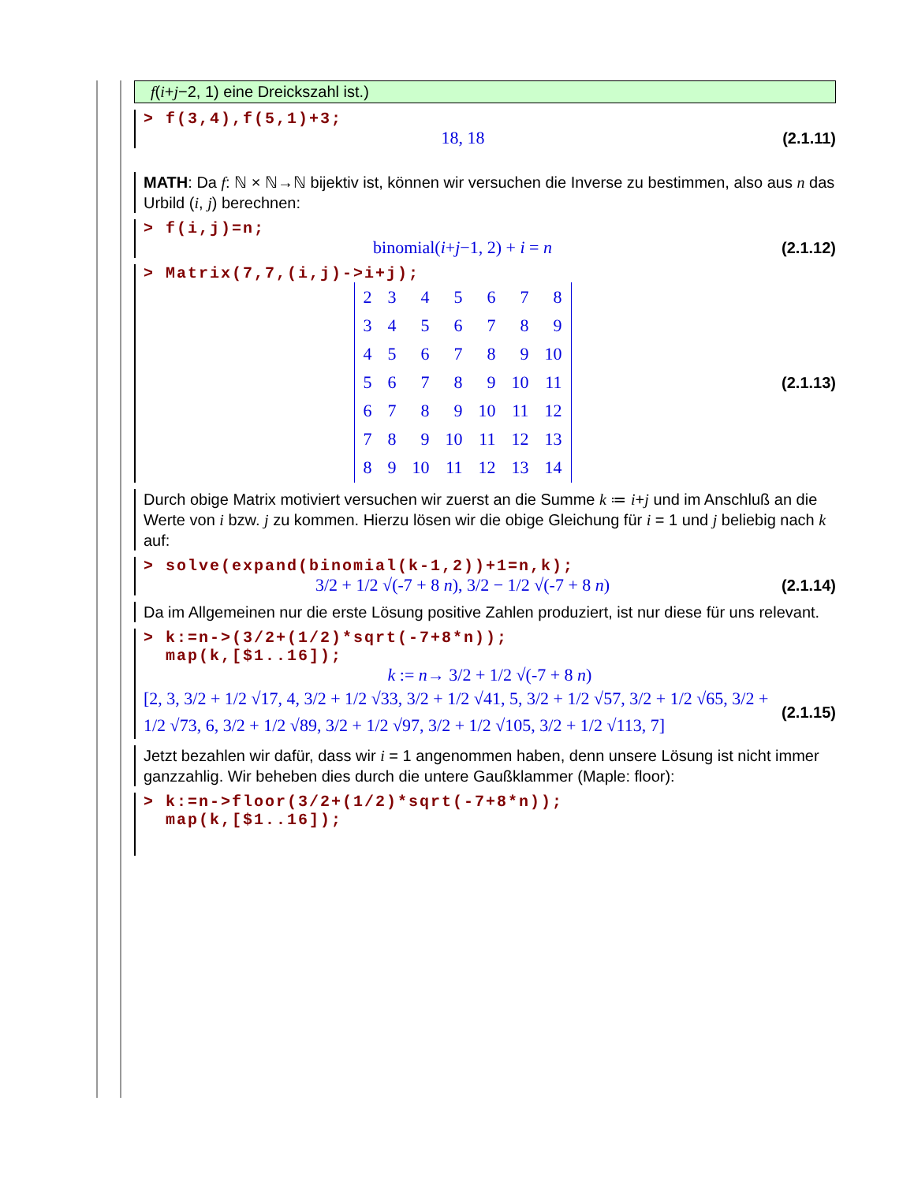f(i+j−2, 1) eine Dreickszahl ist.)
> f(3,4),f(5,1)+3;
18, 18 (2.1.11)
MATH: Da f: ℕ × ℕ→ℕ bijektiv ist, können wir versuchen die Inverse zu bestimmen, also aus n das Urbild (i, j) berechnen:
> f(i,j)=n;
binomial(i+j−1, 2) + i = n (2.1.12)
> Matrix(7,7,(i,j)->i+j);
| 2 | 3 | 4 | 5 | 6 | 7 | 8 |
| 3 | 4 | 5 | 6 | 7 | 8 | 9 |
| 4 | 5 | 6 | 7 | 8 | 9 | 10 |
| 5 | 6 | 7 | 8 | 9 | 10 | 11 |
| 6 | 7 | 8 | 9 | 10 | 11 | 12 |
| 7 | 8 | 9 | 10 | 11 | 12 | 13 |
| 8 | 9 | 10 | 11 | 12 | 13 | 14 |
(2.1.13)
Durch obige Matrix motiviert versuchen wir zuerst an die Summe k ≔ i+j und im Anschluß an die Werte von i bzw. j zu kommen. Hierzu lösen wir die obige Gleichung für i = 1 und j beliebig nach k auf:
> solve(expand(binomial(k-1,2))+1=n,k);
3/2 + 1/2 √(-7 + 8 n), 3/2 − 1/2 √(-7 + 8 n) (2.1.14)
Da im Allgemeinen nur die erste Lösung positive Zahlen produziert, ist nur diese für uns relevant.
> k:=n->(3/2+(1/2)*sqrt(-7+8*n));
map(k,[$1..16]);
k := n→ 3/2 + 1/2 √(-7 + 8 n)
[2, 3, 3/2 + 1/2 √17, 4, 3/2 + 1/2 √33, 3/2 + 1/2 √41, 5, 3/2 + 1/2 √57, 3/2 + 1/2 √65, 3/2 + 1/2 √73, 6, 3/2 + 1/2 √89, 3/2 + 1/2 √97, 3/2 + 1/2 √105, 3/2 + 1/2 √113, 7] (2.1.15)
Jetzt bezahlen wir dafür, dass wir i = 1 angenommen haben, denn unsere Lösung ist nicht immer ganzzahlig. Wir beheben dies durch die untere Gaußklammer (Maple: floor):
> k:=n->floor(3/2+(1/2)*sqrt(-7+8*n));
map(k,[$1..16]);